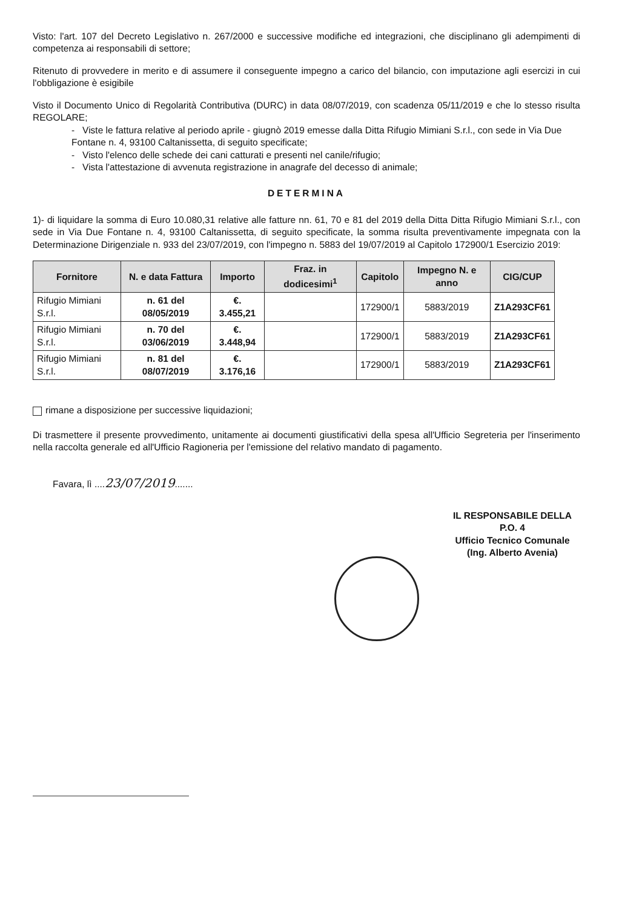Visto: l'art. 107 del Decreto Legislativo n. 267/2000 e successive modifiche ed integrazioni, che disciplinano gli adempimenti di competenza ai responsabili di settore;
Ritenuto di provvedere in merito e di assumere il conseguente impegno a carico del bilancio, con imputazione agli esercizi in cui l'obbligazione è esigibile
Visto il Documento Unico di Regolarità Contributiva (DURC) in data 08/07/2019, con scadenza 05/11/2019 e che lo stesso risulta REGOLARE;
- Viste le fattura relative al periodo aprile - giugnò 2019 emesse dalla Ditta Rifugio Mimiani S.r.l., con sede in Via Due Fontane n. 4, 93100 Caltanissetta, di seguito specificate;
- Visto l'elenco delle schede dei cani catturati e presenti nel canile/rifugio;
- Vista l'attestazione di avvenuta registrazione in anagrafe del decesso di animale;
DETERMINA
1)- di liquidare la somma di Euro 10.080,31 relative alle fatture nn. 61, 70 e 81 del 2019 della Ditta Ditta Rifugio Mimiani S.r.l., con sede in Via Due Fontane n. 4, 93100 Caltanissetta, di seguito specificate, la somma risulta preventivamente impegnata con la Determinazione Dirigenziale n. 933 del 23/07/2019, con l'impegno n. 5883 del 19/07/2019 al Capitolo 172900/1 Esercizio 2019:
| Fornitore | N. e data Fattura | Importo | Fraz. in dodicesimi<sup>1</sup> | Capitolo | Impegno N. e anno | CIG/CUP |
| --- | --- | --- | --- | --- | --- | --- |
| Rifugio Mimiani S.r.l. | n. 61 del 08/05/2019 | €. 3.455,21 | | 172900/1 | 5883/2019 | Z1A293CF61 |
| Rifugio Mimiani S.r.l. | n. 70 del 03/06/2019 | €. 3.448,94 | | 172900/1 | 5883/2019 | Z1A293CF61 |
| Rifugio Mimiani S.r.l. | n. 81 del 08/07/2019 | €. 3.176,16 | | 172900/1 | 5883/2019 | Z1A293CF61 |
rimane a disposizione per successive liquidazioni;
Di trasmettere il presente provvedimento, unitamente ai documenti giustificativi della spesa all'Ufficio Segreteria per l'inserimento nella raccolta generale ed all'Ufficio Ragioneria per l'emissione del relativo mandato di pagamento.
Favara, lì ....23/07/2019.......
IL RESPONSABILE DELLA P.O. 4
Ufficio Tecnico Comunale
(Ing. Alberto Avenia)